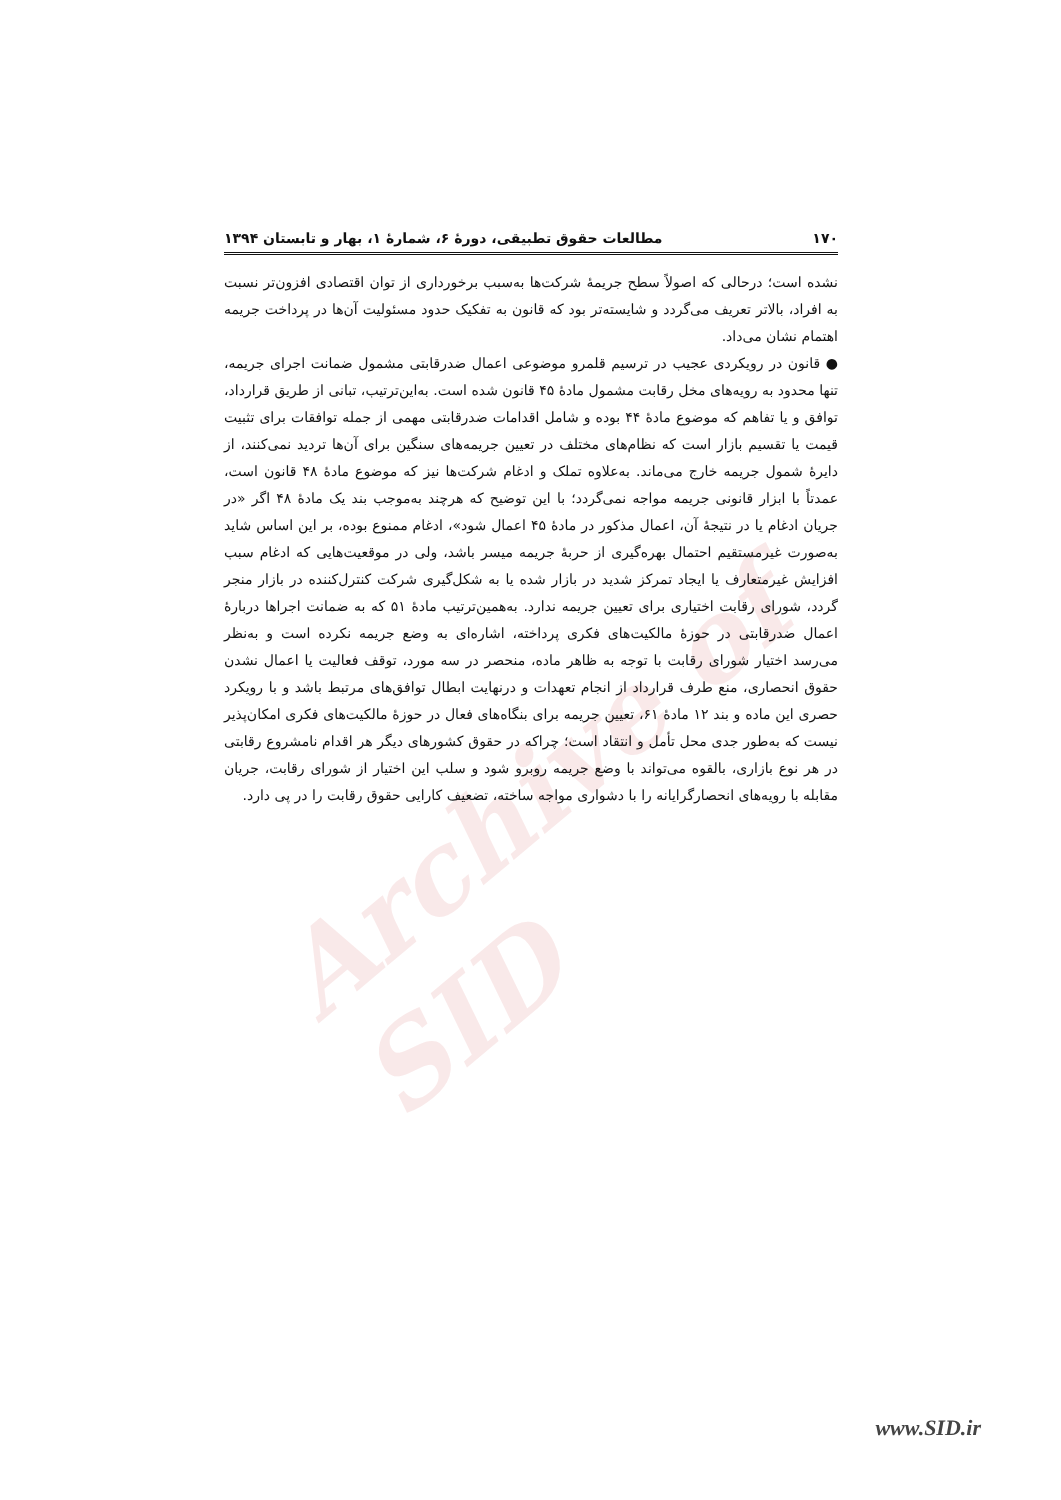Archive of SID
۱۷۰ مطالعات حقوق تطبیقی، دورهٔ ۶، شمارهٔ ۱، بهار و تابستان ۱۳۹۴
نشده است؛ درحالی که اصولاً سطح جریمهٔ شرکت‌ها به‌سبب برخورداری از توان اقتصادی افزون‌تر نسبت به افراد، بالاتر تعریف می‌گردد و شایسته‌تر بود که قانون به تفکیک حدود مسئولیت آن‌ها در پرداخت جریمه اهتمام نشان می‌داد.
● قانون در رویکردی عجیب در ترسیم قلمرو موضوعی اعمال ضدرقابتی مشمول ضمانت اجرای جریمه، تنها محدود به رویه‌های مخل رقابت مشمول مادهٔ ۴۵ قانون شده است. به‌این‌ترتیب، تبانی از طریق قرارداد، توافق و یا تفاهم که موضوع مادهٔ ۴۴ بوده و شامل اقدامات ضدرقابتی مهمی از جمله توافقات برای تثبیت قیمت یا تقسیم بازار است که نظام‌های مختلف در تعیین جریمه‌های سنگین برای آن‌ها تردید نمی‌کنند، از دایرهٔ شمول جریمه خارج می‌ماند. به‌علاوه تملک و ادغام شرکت‌ها نیز که موضوع مادهٔ ۴۸ قانون است، عمدتاً با ابزار قانونی جریمه مواجه نمی‌گردد؛ با این توضیح که هرچند به‌موجب بند یک مادهٔ ۴۸ اگر «در جریان ادغام یا در نتیجهٔ آن، اعمال مذکور در مادهٔ ۴۵ اعمال شود»، ادغام ممنوع بوده، بر این اساس شاید به‌صورت غیرمستقیم احتمال بهره‌گیری از حربهٔ جریمه میسر باشد، ولی در موقعیت‌هایی که ادغام سبب افزایش غیرمتعارف یا ایجاد تمرکز شدید در بازار شده یا به شکل‌گیری شرکت کنترل‌کننده در بازار منجر گردد، شورای رقابت اختیاری برای تعیین جریمه ندارد. به‌همین‌ترتیب مادهٔ ۵۱ که به ضمانت اجراها دربارهٔ اعمال ضدرقابتی در حوزهٔ مالکیت‌های فکری پرداخته، اشاره‌ای به وضع جریمه نکرده است و به‌نظر می‌رسد اختیار شورای رقابت با توجه به ظاهر ماده، منحصر در سه مورد، توقف فعالیت یا اعمال نشدن حقوق انحصاری، منع طرف قرارداد از انجام تعهدات و درنهایت ابطال توافق‌های مرتبط باشد و با رویکرد حصری این ماده و بند ۱۲ مادهٔ ۶۱، تعیین جریمه برای بنگاه‌های فعال در حوزهٔ مالکیت‌های فکری امکان‌پذیر نیست که به‌طور جدی محل تأمل و انتقاد است؛ چراکه در حقوق کشورهای دیگر هر اقدام نامشروع رقابتی در هر نوع بازاری، بالقوه می‌تواند با وضع جریمه روبرو شود و سلب این اختیار از شورای رقابت، جریان مقابله با رویه‌های انحصارگرایانه را با دشواری مواجه ساخته، تضعیف کارایی حقوق رقابت را در پی دارد.
www.SID.ir